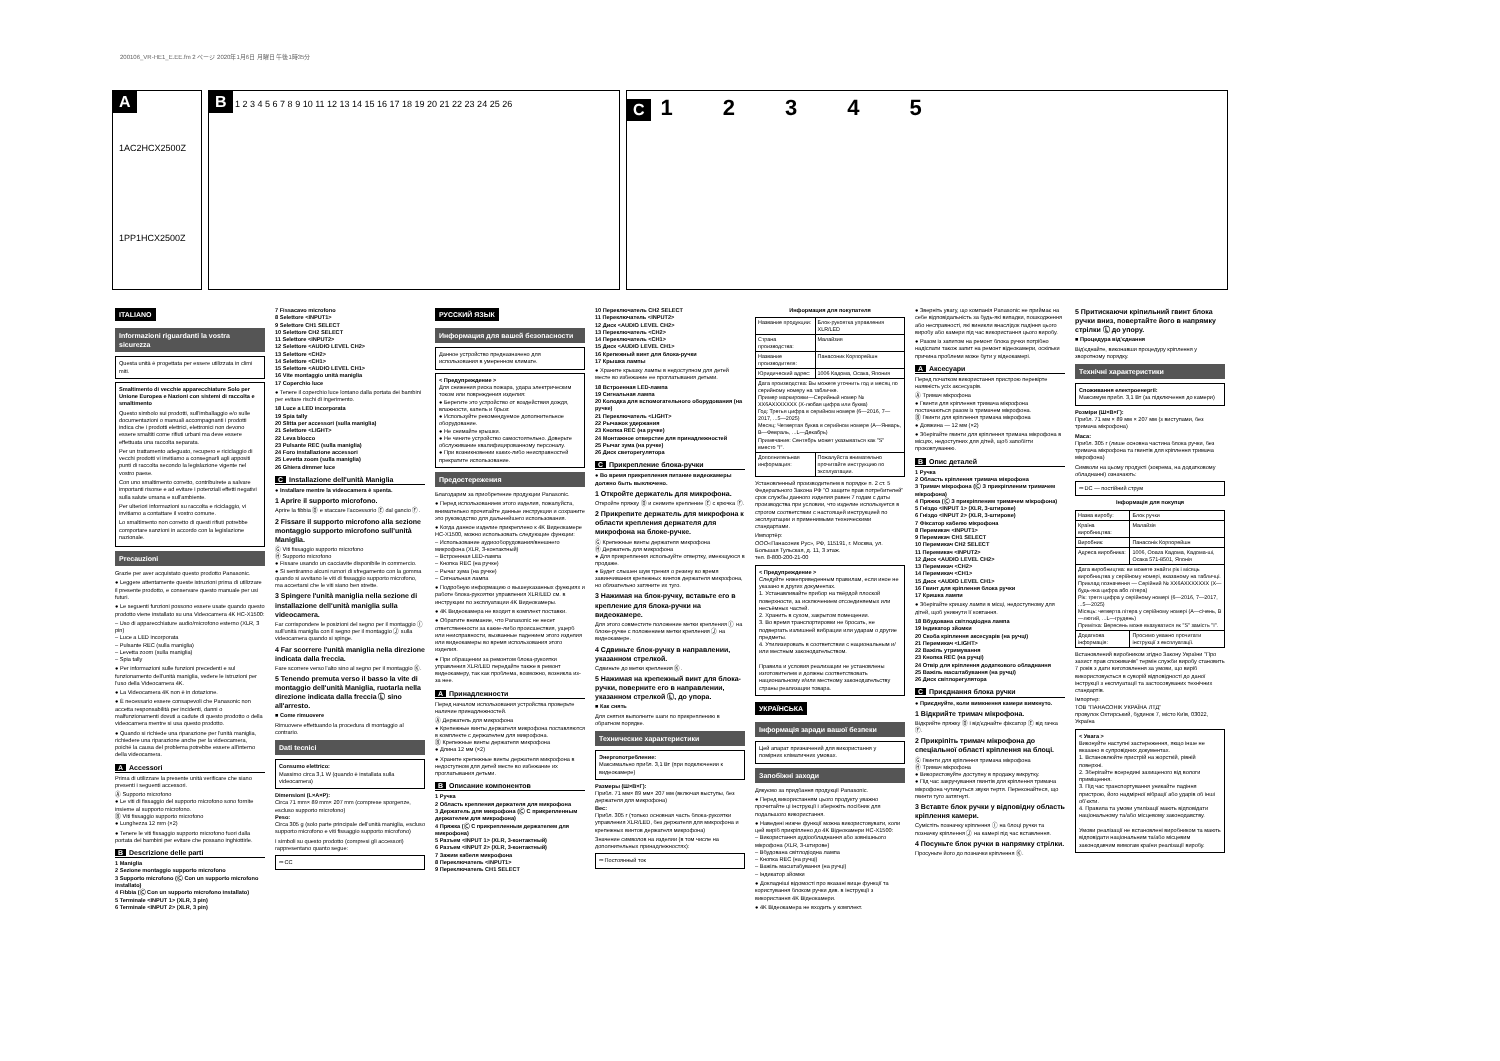200106_VR-HE1_E.EE.fm 2 ページ 2020年1月6日 月曜日 午後1時35分
A
1AC2HCX2500Z
1PP1HCX2500Z
B 1 2 3 4 5 6 7 8 9 10 11 12 13 14 15 16 17 18 19 20 21 22 23 24 25 26
C 12345
ITALIANO
Informazioni riguardanti la vostra sicurezza
Questa unità è progettata per essere utilizzata in climi miti.
Smaltimento di vecchie apparecchiature Solo per Unione Europea e Nazioni con sistemi di raccolta e smaltimento
Questo simbolo sui prodotti, sull'imballaggio e/o sulle documentazioni o manuali accompagnanti i prodotti indica che i prodotti elettrici, elettronici non devono essere smaltiti come rifiuti urbani ma deve essere effettuata una raccolta separata.
Per un trattamento adeguato, recupero e riciclaggio di vecchi prodotti vi invitiamo a consegnarli agli appositi punti di raccolta secondo la legislazione vigente nel vostro paese.
Con uno smaltimento corretto, contribuirete a salvare importanti risorse e ad evitare i potenziali effetti negativi sulla salute umana e sull'ambiente.
Per ulteriori informazioni su raccolta e riciclaggio, vi invitiamo a contattare il vostro comune.
Lo smaltimento non corretto di questi rifiuti potrebbe comportare sanzioni in accordo con la legislazione nazionale.
Precauzioni
Grazie per aver acquistato questo prodotto Panasonic.
● Leggere attentamente queste istruzioni prima di utilizzare il presente prodotto, e conservare questo manuale per usi futuri.
● Le seguenti funzioni possono essere usate quando questo prodotto viene installato su una Videocamera 4K HC-X1500:
– Uso di apparecchiature audio/microfono esterno (XLR, 3 pin)
– Luce a LED incorporata
– Pulsante REC (sulla maniglia)
– Levetta zoom (sulla maniglia)
– Spia tally
● Per informazioni sulle funzioni precedenti e sul funzionamento dell'unità maniglia, vedere le istruzioni per l'uso della Videocamera 4K.
● La Videocamera 4K non è in dotazione.
● È necessario essere consapevoli che Panasonic non accetta responsabilità per incidenti, danni o malfunzionamenti dovuti a cadute di questo prodotto o della videocamera mentre si usa questo prodotto.
● Quando si richiede una riparazione per l'unità maniglia, richiedere una riparazione anche per la videocamera, poiché la causa del problema potrebbe essere all'interno della videocamera.
A Accessori
Prima di utilizzare la presente unità verificare che siano presenti i seguenti accessori.
Ⓐ Supporto microfono
● Le viti di fissaggio del supporto microfono sono fornite insieme al supporto microfono.
Ⓑ Viti fissaggio supporto microfono
● Lunghezza 12 mm (×2)
● Tenere le viti fissaggio supporto microfono fuori dalla portata dei bambini per evitare che possano inghiottirle.
B Descrizione delle parti
1 Maniglia
2 Sezione montaggio supporto microfono
3 Supporto microfono (Ⓒ Con un supporto microfono installato)
4 Fibbia (Ⓒ Con un supporto microfono installato)
5 Terminale <INPUT 1> (XLR, 3 pin)
6 Terminale <INPUT 2> (XLR, 3 pin)
7 Fissacavo microfono
8 Selettore <INPUT1>
9 Selettore CH1 SELECT
10 Selettore CH2 SELECT
11 Selettore <INPUT2>
12 Selettore <AUDIO LEVEL CH2>
13 Selettore <CH2>
14 Selettore <CH1>
15 Selettore <AUDIO LEVEL CH1>
16 Vite montaggio unità maniglia
17 Coperchio luce
● Tenere il coperchio luce lontano dalla portata dei bambini per evitare rischi di ingerimento.
18 Luce a LED incorporata
19 Spia tally
20 Slitta per accessori (sulla maniglia)
21 Selettore <LIGHT>
22 Leva blocco
23 Pulsante REC (sulla maniglia)
24 Foro installazione accessori
25 Levetta zoom (sulla maniglia)
26 Ghiera dimmer luce
C Installazione dell'unità Maniglia
● Installare mentre la videocamera è spenta.
1 Aprire il supporto microfono.
Aprire la fibbia Ⓓ e staccare l'accessorio Ⓔ dal gancio Ⓕ.
2 Fissare il supporto microfono alla sezione montaggio supporto microfono sull'unità Maniglia.
Ⓖ Viti fissaggio supporto microfono
Ⓗ Supporto microfono
● Fissare usando un cacciavite disponibile in commercio.
● Si sentiranno alcuni rumori di sfregamento con la gomma quando si avvitano le viti di fissaggio supporto microfono, ma accertarsi che le viti siano ben strette.
3 Spingere l'unità maniglia nella sezione di installazione dell'unità maniglia sulla videocamera.
Far corrispondere le posizioni del segno per il montaggio Ⓘ sull'unità maniglia con il segno per il montaggio Ⓙ sulla videocamera quando si spinge.
4 Far scorrere l'unità maniglia nella direzione indicata dalla freccia.
Fare scorrere verso l'alto sino al segno per il montaggio Ⓚ.
5 Tenendo premuta verso il basso la vite di montaggio dell'unità Maniglia, ruotarla nella direzione indicata dalla freccia Ⓛ sino all'arresto.
■ Come rimuovere
Rimuovere effettuando la procedura di montaggio al contrario.
Dati tecnici
Consumo elettrico:
Massimo circa 3,1 W (quando è installata sulla videocamera)
Dimensioni (L×A×P):
Circa 71 mm× 89 mm× 207 mm (comprese sporgenze, escluso supporto microfono)
Peso:
Circa 305 g (solo parte principale dell'unità maniglia, escluso supporto microfono e viti fissaggio supporto microfono)
I simboli su questo prodotto (compresi gli accessori) rappresentano quanto segue:
⎓ CC
РУССКИЙ ЯЗЫК
Информация для вашей безопасности
Данное устройство предназначено для использования в умеренном климате.
< Предупреждение >
Для снижения риска пожара, удара электрическим током или повреждения изделия:
● Берегите это устройство от воздействия дождя, влажности, капель и брызг.
● Используйте рекомендуемое дополнительное оборудование.
● Не снимайте крышки.
● Не чините устройство самостоятельно. Доверьте обслуживание квалифицированному персоналу.
● При возникновении каких-либо неисправностей прекратите использование.
Предостережения
Благодарим за приобретение продукции Panasonic.
● Перед использованием этого изделия, пожалуйста, внимательно прочитайте данные инструкции и сохраните это руководство для дальнейшего использования.
● Когда данное изделие прикреплено к 4K Видеокамере HC-X1500, можно использовать следующие функции:
– Использование аудиооборудования/внешнего микрофона (XLR, 3-контактный)
– Встроенная LED-лампа
– Кнопка REC (на ручке)
– Рычаг зума (на ручке)
– Сигнальная лампа
● Подробную информацию о вышеуказанных функциях и работе блока-рукоятки управления XLR/LED см. в инструкции по эксплуатации 4K Видеокамеры.
● 4K Видеокамера не входит в комплект поставки.
● Обратите внимание, что Panasonic не несет ответственности за какие-либо происшествия, ущерб или неисправности, вызванные падением этого изделия или видеокамеры во время использования этого изделия.
● При обращении за ремонтом блока-рукоятки управления XLR/LED передайте также в ремонт видеокамеру, так как проблема, возможно, возникла из-за нее.
A Принадлежности
Перед началом использования устройства проверьте наличие принадлежностей.
Ⓐ Держатель для микрофона
● Крепежные винты держателя микрофона поставляются в комплекте с держателем для микрофона.
Ⓑ Крепежные винты держателя микрофона
● Длина 12 мм (×2)
● Храните крепежные винты держателя микрофона в недоступном для детей месте во избежание их проглатывания детьми.
B Описание компонентов
1 Ручка
2 Область крепления держателя для микрофона
3 Держатель для микрофона (Ⓒ С прикрепленным держателем для микрофона)
4 Пряжка (Ⓒ С прикрепленным держателем для микрофона)
5 Разъем <INPUT 1> (XLR, 3-контактный)
6 Разъем <INPUT 2> (XLR, 3-контактный)
7 Зажим кабеля микрофона
8 Переключатель <INPUT1>
9 Переключатель CH1 SELECT
10 Переключатель CH2 SELECT
11 Переключатель <INPUT2>
12 Диск <AUDIO LEVEL CH2>
13 Переключатель <CH2>
14 Переключатель <CH1>
15 Диск <AUDIO LEVEL CH1>
16 Крепежный винт для блока-ручки
17 Крышка лампы
● Храните крышку лампы в недоступном для детей месте во избежание ее проглатывания детьми.
18 Встроенная LED-лампа
19 Сигнальная лампа
20 Колодка для вспомогательного оборудования (на ручке)
21 Переключатель <LIGHT>
22 Рычажок удержания
23 Кнопка REC (на ручке)
24 Монтажное отверстие для принадлежностей
25 Рычаг зума (на ручке)
26 Диск светорегулятора
C Прикрепление блока-ручки
● Во время прикрепления питание видеокамеры должно быть выключено.
1 Откройте держатель для микрофона.
Откройте пряжку Ⓓ и снимите крепление Ⓔ с крючка Ⓕ.
2 Прикрепите держатель для микрофона к области крепления держателя для микрофона на блоке-ручке.
Ⓖ Крепежные винты держателя микрофона
Ⓗ Держатель для микрофона
● Для прикрепления используйте отвертку, имеющуюся в продаже.
● Будет слышен шум трения о резину во время завинчивания крепежных винтов держателя микрофона, но обязательно затяните их туго.
3 Нажимая на блок-ручку, вставьте его в крепление для блока-ручки на видеокамере.
Для этого совместите положение метки крепления Ⓘ на блоке-ручке с положением метки крепления Ⓙ на видеокамере.
4 Сдвиньте блок-ручку в направлении, указанном стрелкой.
Сдвиньте до метки крепления Ⓚ.
5 Нажимая на крепежный винт для блока-ручки, поверните его в направлении, указанном стрелкой Ⓛ, до упора.
■ Как снять
Для снятия выполните шаги по прикреплению в обратном порядке.
Технические характеристики
Энергопотребление:
Максимально прибл. 3,1 Вт (при подключении к видеокамере)
Размеры (Ш×В×Г):
Прибл. 71 мм× 89 мм× 207 мм (включая выступы, без держателя для микрофона)
Вес:
Прибл. 305 г (только основная часть блока-рукоятки управления XLR/LED, без держателя для микрофона и крепежных винтов держателя микрофона)
Значение символов на изделии (в том числе на дополнительных принадлежностях):
⎓ Постоянный ток
Информация для покупателя
| Название продукции: | Блок-рукоятка управления XLR/LED |
| Страна производства: | Малайзия |
| Название производителя: | Панасоник Корпорейшн |
| Юридический адрес: | 1006 Кадома, Осака, Япония |
| Дата производства: Вы можете уточнить год и месяц по серийному номеру на табличке. Пример маркировки—Серийный номер № XX6AXXXXXXX (X-любая цифра или буква) Год: Третья цифра в серийном номере (6—2016, 7—2017, ...5—2025) Месяц: Четвертая буква в серийном номере (A—Январь, B—Февраль, ...L—Декабрь) Примечание: Сентябрь может указываться как "S" вместо "I". | |
| Дополнительная информация: | Пожалуйста внимательно прочитайте инструкцию по эксплуатации. |
Установленный производителем в порядке п. 2 ст. 5 Федерального Закона РФ "О защите прав потребителей" срок службы данного изделия равен 7 годам с даты производства при условии, что изделие используется в строгом соответствии с настоящей инструкцией по эксплуатации и применимыми техническими стандартами.
Импортёр:
ООО«Панасоник Рус», РФ, 115191, г. Москва, ул. Большая Тульская, д. 11, 3 этаж.
тел. 8-800-200-21-00
< Предупреждение >
Следуйте нижеприведенным правилам, если иное не указано в других документах.
1. Устанавливайте прибор на твёрдой плоской поверхности, за исключением отсоединяемых или несъёмных частей.
2. Хранить в сухом, закрытом помещении.
3. Во время транспортировки не бросать, не подвергать излишней вибрации или ударам о другие предметы.
4. Утилизировать в соответствии с национальным и/или местным законодательством.
Правила и условия реализации не установлены изготовителем и должны соответствовать национальному и/или местному законодательству страны реализации товара.
УКРАЇНСЬКА
Інформація заради вашої безпеки
Цей апарат призначений для використання у помірних кліматичних умовах.
Запобіжні заходи
Дякуємо за придбання продукції Panasonic.
● Перед використанням цього продукту уважно прочитайте ці інструкції і збережіть посібник для подальшого використання.
● Наведені нижче функції можна використовувати, коли цей виріб прикріплено до 4K Відеокамери HC-X1500:
– Використання аудіообладнання або зовнішнього мікрофона (XLR, 3-штирове)
– Вбудована світлодіодна лампа
– Кнопка REC (на ручці)
– Важіль масштабування (на ручці)
– Індикатор зйомки
● Докладніші відомості про вказані вище функції та користування блоком ручки див. в інструкції з використання 4K Відеокамери.
● 4K Відеокамера не входить у комплект.
● Зверніть увагу, що компанія Panasonic не приймає на себе відповідальність за будь-які випадки, пошкодження або несправності, які виникли внаслідок падіння цього виробу або камери під час використання цього виробу.
● Разом із запитом на ремонт блока ручки потрібно надіслати також запит на ремонт відеокамери, оскільки причина проблеми може бути у відеокамері.
A Аксесуари
Перед початком використання пристрою перевірте наявність усіх аксесуарів.
Ⓐ Тримач мікрофона
● Гвинти для кріплення тримача мікрофона постачаються разом із тримачем мікрофона.
Ⓑ Гвинти для кріплення тримача мікрофона
● Довжина — 12 мм (×2)
● Зберігайте гвинти для кріплення тримача мікрофона в місцях, недоступних для дітей, щоб запобігти проковтуванню.
B Опис деталей
1 Ручка
2 Область кріплення тримача мікрофона
3 Тримач мікрофона (Ⓒ З прикріпленим тримачем мікрофона)
4 Пряжка (Ⓒ З прикріпленим тримачем мікрофона)
5 Гніздо <INPUT 1> (XLR, 3-штирове)
6 Гніздо <INPUT 2> (XLR, 3-штирове)
7 Фіксатор кабелю мікрофона
8 Перемикач <INPUT1>
9 Перемикач CH1 SELECT
10 Перемикач CH2 SELECT
11 Перемикач <INPUT2>
12 Диск <AUDIO LEVEL CH2>
13 Перемикач <CH2>
14 Перемикач <CH1>
15 Диск <AUDIO LEVEL CH1>
16 Гвинт для кріплення блока ручки
17 Кришка лампи
● Зберігайте кришку лампи в місці, недоступному для дітей, щоб уникнути її ковтання.
18 Вбудована світлодіодна лампа
19 Індикатор зйомки
20 Скоба кріплення аксесуарів (на ручці)
21 Перемикач <LIGHT>
22 Важіль утримування
23 Кнопка REC (на ручці)
24 Отвір для кріплення додаткового обладнання
25 Важіль масштабування (на ручці)
26 Диск світлорегулятора
C Приєднання блока ручки
● Приєднуйте, коли вимкнення камери вимкнуто.
1 Відкрийте тримач мікрофона.
Відкрийте пряжку Ⓓ і від'єднайте фіксатор Ⓔ від гачка Ⓕ.
2 Прикріпіть тримач мікрофона до спеціальної області кріплення на блоці.
Ⓖ Гвинти для кріплення тримача мікрофона
Ⓗ Тримач мікрофона
● Використовуйте доступну в продажу викрутку.
● Під час закручування гвинтів для кріплення тримача мікрофона чутимуться звуки тертя. Переконайтеся, що гвинти туго затягнуті.
3 Вставте блок ручки у відповідну область кріплення камери.
Сумістіть позначку кріплення Ⓘ на блоці ручки та позначку кріплення Ⓙ на камері під час вставлення.
4 Посуньте блок ручки в напрямку стрілки.
Просуньте його до позначки кріплення Ⓚ.
5 Притискаючи кріпильний гвинт блока ручки вниз, повертайте його в напрямку стрілки Ⓛ до упору.
■ Процедура від'єднання
Від'єднайте, виконавши процедуру кріплення у зворотному порядку.
Технічні характеристики
Споживання електроенергії:
Максимум прибл. 3,1 Вт (за підключення до камери)
Розміри (Ш×В×Г):
Прибл. 71 мм × 89 мм × 207 мм (з виступами, без тримача мікрофона)
Маса:
Прибл. 305 г (лише основна частина блока ручки, без тримача мікрофона та гвинтів для кріплення тримача мікрофона)
Символи на цьому продукті (зокрема, на додатковому обладнанні) означають:
⎓ DC — постійний струм
Інформація для покупця
| Назва виробу: | Блок ручки |
| Країна виробництва: | Малайзія |
| Виробник: | Панасонік Корпорейшн |
| Адреса виробника: | 1006, Ooaza Кадома, Кадома-ші, Осака 571-8501, Японія |
| Дата виробництва: ви можете знайти рік і місяць виробництва у серійному номері, вказаному на табличці. Приклад позначення — Серійний № XX6AXXXXXXX (X—будь-яка цифра або літера) Рік: третя цифра у серійному номері (6—2016, 7—2017, ...5—2025) Місяць: четверта літера у серійному номері (A—січень, B—лютий, ...L—грудень) Примітка: Вересень може вказуватися як "S" замість "I". | |
| Додаткова інформація: | Просимо уважно прочитати інструкції з експлуатації. |
Встановлений виробником згідно Закону України "Про захист прав споживачів" термін служби виробу становить 7 років з дати виготовлення за умови, що виріб використовується в суворій відповідності до даної інструкції з експлуатації та застосовуваних технічних стандартів.
Імпортер:
ТОВ "ПАНАСОНІК УКРАЇНА ЛТД"
провулок Охтирський, будинок 7, місто Київ, 03022, Україна
< Увага >
Виконуйте наступні застереження, якщо інше не вказано в супровідних документах.
1. Встановлюйте пристрій на жорсткій, рівній поверхні.
2. Зберігайте всередині захищеного від вологи приміщення.
3. Під час транспортування уникайте падіння пристрою, його надмірної вібрації або ударів об інші об'єкти.
4. Правила та умови утилізації мають відповідати національному та/або місцевому законодавству.
Умови реалізації не встановлені виробником та мають відповідати національним та/або місцевим законодавчим вимогам країни реалізації виробу.